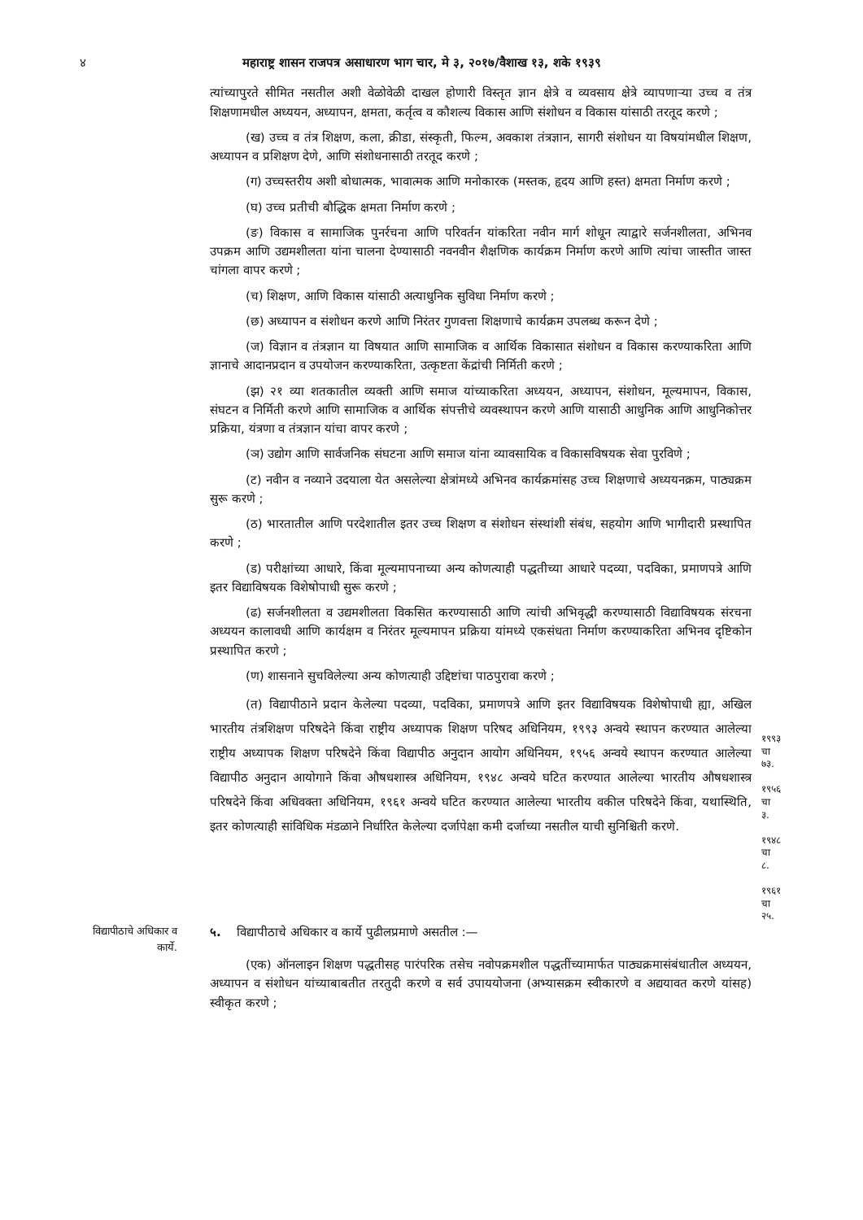४ महाराष्ट्र शासन राजपत्र असाधारण भाग चार, मे ३, २०१७/वैशाख १३, शके १९३९
त्यांच्यापुरते सीमित नसतील अशी वेळोवेळी दाखल होणारी विस्तृत ज्ञान क्षेत्रे व व्यवसाय क्षेत्रे व्यापणाऱ्या उच्च व तंत्र शिक्षणामधील अध्ययन, अध्यापन, क्षमता, कर्तृत्व व कौशल्य विकास आणि संशोधन व विकास यांसाठी तरतूद करणे ;
(ख) उच्च व तंत्र शिक्षण, कला, क्रीडा, संस्कृती, फिल्म, अवकाश तंत्रज्ञान, सागरी संशोधन या विषयांमधील शिक्षण, अध्यापन व प्रशिक्षण देणे, आणि संशोधनासाठी तरतूद करणे ;
(ग) उच्चस्तरीय अशी बोधात्मक, भावात्मक आणि मनोकारक (मस्तक, हृदय आणि हस्त) क्षमता निर्माण करणे ;
(घ) उच्च प्रतीची बौद्धिक क्षमता निर्माण करणे ;
(ङ) विकास व सामाजिक पुनर्रचना आणि परिवर्तन यांकरिता नवीन मार्ग शोधून त्याद्वारे सर्जनशीलता, अभिनव उपक्रम आणि उद्यमशीलता यांना चालना देण्यासाठी नवनवीन शैक्षणिक कार्यक्रम निर्माण करणे आणि त्यांचा जास्तीत जास्त चांगला वापर करणे ;
(च) शिक्षण, आणि विकास यांसाठी अत्याधुनिक सुविधा निर्माण करणे ;
(छ) अध्यापन व संशोधन करणे आणि निरंतर गुणवत्ता शिक्षणाचे कार्यक्रम उपलब्ध करून देणे ;
(ज) विज्ञान व तंत्रज्ञान या विषयात आणि सामाजिक व आर्थिक विकासात संशोधन व विकास करण्याकरिता आणि ज्ञानाचे आदानप्रदान व उपयोजन करण्याकरिता, उत्कृष्टता केंद्रांची निर्मिती करणे ;
(झ) २१ व्या शतकातील व्यक्ती आणि समाज यांच्याकरिता अध्ययन, अध्यापन, संशोधन, मूल्यमापन, विकास, संघटन व निर्मिती करणे आणि सामाजिक व आर्थिक संपत्तीचे व्यवस्थापन करणे आणि यासाठी आधुनिक आणि आधुनिकोत्तर प्रक्रिया, यंत्रणा व तंत्रज्ञान यांचा वापर करणे ;
(ञ) उद्योग आणि सार्वजनिक संघटना आणि समाज यांना व्यावसायिक व विकासविषयक सेवा पुरविणे ;
(ट) नवीन व नव्याने उदयाला येत असलेल्या क्षेत्रांमध्ये अभिनव कार्यक्रमांसह उच्च शिक्षणाचे अध्ययनक्रम, पाठ्यक्रम सुरू करणे ;
(ठ) भारतातील आणि परदेशातील इतर उच्च शिक्षण व संशोधन संस्थांशी संबंध, सहयोग आणि भागीदारी प्रस्थापित करणे ;
(ड) परीक्षांच्या आधारे, किंवा मूल्यमापनाच्या अन्य कोणत्याही पद्धतीच्या आधारे पदव्या, पदविका, प्रमाणपत्रे आणि इतर विद्याविषयक विशेषोपाधी सुरू करणे ;
(ढ) सर्जनशीलता व उद्यमशीलता विकसित करण्यासाठी आणि त्यांची अभिवृद्धी करण्यासाठी विद्याविषयक संरचना अध्ययन कालावधी आणि कार्यक्षम व निरंतर मूल्यमापन प्रक्रिया यांमध्ये एकसंधता निर्माण करण्याकरिता अभिनव दृष्टिकोन प्रस्थापित करणे ;
(ण) शासनाने सुचविलेल्या अन्य कोणत्याही उद्दिष्टांचा पाठपुरावा करणे ;
(त) विद्यापीठाने प्रदान केलेल्या पदव्या, पदविका, प्रमाणपत्रे आणि इतर विद्याविषयक विशेषोपाधी ह्या, अखिल भारतीय तंत्रशिक्षण परिषदेने किंवा राष्ट्रीय अध्यापक शिक्षण परिषद अधिनियम, १९९३ अन्वये स्थापन करण्यात आलेल्या राष्ट्रीय अध्यापक शिक्षण परिषदेने किंवा विद्यापीठ अनुदान आयोग अधिनियम, १९५६ अन्वये स्थापन करण्यात आलेल्या विद्यापीठ अनुदान आयोगाने किंवा औषधशास्त्र अधिनियम, १९४८ अन्वये घटित करण्यात आलेल्या भारतीय औषधशास्त्र परिषदेने किंवा अधिवक्ता अधिनियम, १९६१ अन्वये घटित करण्यात आलेल्या भारतीय वकील परिषदेने किंवा, यथास्थिति, इतर कोणत्याही सांविधिक मंडळाने निर्धारित केलेल्या दर्जापेक्षा कमी दर्जाच्या नसतील याची सुनिश्चिती करणे.
१९९३ चा ७३.
१९५६ चा ३.
१९४८ चा ८.
१९६१ चा २५.
विद्यापीठाचे अधिकार व कार्ये.
५. विद्यापीठाचे अधिकार व कार्ये पुढीलप्रमाणे असतील :—
(एक) ऑनलाइन शिक्षण पद्धतीसह पारंपरिक तसेच नवोपक्रमशील पद्धतींच्यामार्फत पाठ्यक्रमासंबंधातील अध्ययन, अध्यापन व संशोधन यांच्याबाबतीत तरतुदी करणे व सर्व उपाययोजना (अभ्यासक्रम स्वीकारणे व अद्ययावत करणे यांसह) स्वीकृत करणे ;